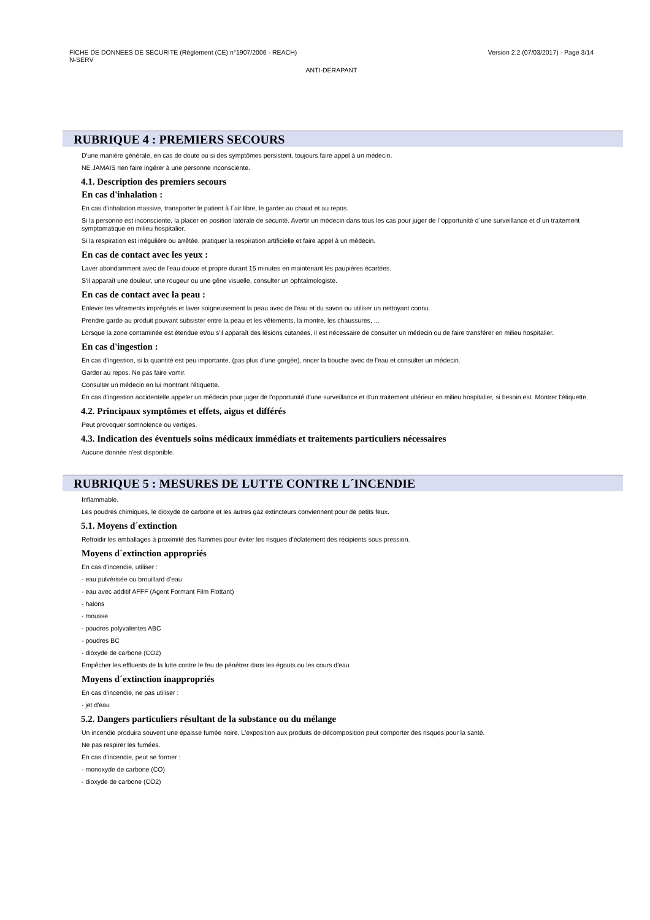FICHE DE DONNEES DE SECURITE (Règlement (CE) n°1907/2006 - REACH) Version 2.2 (07/03/2017) - Page 3/14
N-SERV
ANTI-DERAPANT
RUBRIQUE 4 : PREMIERS SECOURS
D'une manière générale, en cas de doute ou si des symptômes persistent, toujours faire appel à un médecin.
NE JAMAIS rien faire ingérer à une personne inconsciente.
4.1. Description des premiers secours
En cas d'inhalation :
En cas d'inhalation massive, transporter le patient à l´air libre, le garder au chaud et au repos.
Si la personne est inconsciente, la placer en position latérale de sécurité. Avertir un médecin dans tous les cas pour juger de l´opportunité d´une surveillance et d´un traitement symptomatique en milieu hospitalier.
Si la respiration est irrégulière ou arrêtée, pratiquer la respiration artificielle et faire appel à un médecin.
En cas de contact avec les yeux :
Laver abondamment avec de l'eau douce et propre durant 15 minutes en maintenant les paupières écartées.
S'il apparaît une douleur, une rougeur ou une gêne visuelle, consulter un ophtalmologiste.
En cas de contact avec la peau :
Enlever les vêtements imprégnés et laver soigneusement la peau avec de l'eau et du savon ou utiliser un nettoyant connu.
Prendre garde au produit pouvant subsister entre la peau et les vêtements, la montre, les chaussures, ...
Lorsque la zone contaminée est étendue et/ou s'il apparaît des lésions cutanées, il est nécessaire de consulter un médecin ou de faire transférer en milieu hospitalier.
En cas d'ingestion :
En cas d'ingestion, si la quantité est peu importante, (pas plus d'une gorgée), rincer la bouche avec de l'eau et consulter un médecin.
Garder au repos. Ne pas faire vomir.
Consulter un médecin en lui montrant l'étiquette.
En cas d'ingestion accidentelle appeler un médecin pour juger de l'opportunité d'une surveillance et d'un traitement ultérieur en milieu hospitalier, si besoin est. Montrer l'étiquette.
4.2. Principaux symptômes et effets, aigus et différés
Peut provoquer somnolence ou vertiges.
4.3. Indication des éventuels soins médicaux immédiats et traitements particuliers nécessaires
Aucune donnée n'est disponible.
RUBRIQUE 5 : MESURES DE LUTTE CONTRE L´INCENDIE
Inflammable.
Les poudres chimiques, le dioxyde de carbone et les autres gaz extincteurs conviennent pour de petits feux.
5.1. Moyens d´extinction
Refroidir les emballages à proximité des flammes pour éviter les risques d'éclatement des récipients sous pression.
Moyens d´extinction appropriés
En cas d'incendie, utiliser :
- eau pulvérisée ou brouillard d'eau
- eau avec additif AFFF (Agent Formant Film Flottant)
- halons
- mousse
- poudres polyvalentes ABC
- poudres BC
- dioxyde de carbone (CO2)
Empêcher les effluents de la lutte contre le feu de pénétrer dans les égouts ou les cours d'eau.
Moyens d´extinction inappropriés
En cas d'incendie, ne pas utiliser :
- jet d'eau
5.2. Dangers particuliers résultant de la substance ou du mélange
Un incendie produira souvent une épaisse fumée noire. L'exposition aux produits de décomposition peut comporter des risques pour la santé.
Ne pas respirer les fumées.
En cas d'incendie, peut se former :
- monoxyde de carbone (CO)
- dioxyde de carbone (CO2)